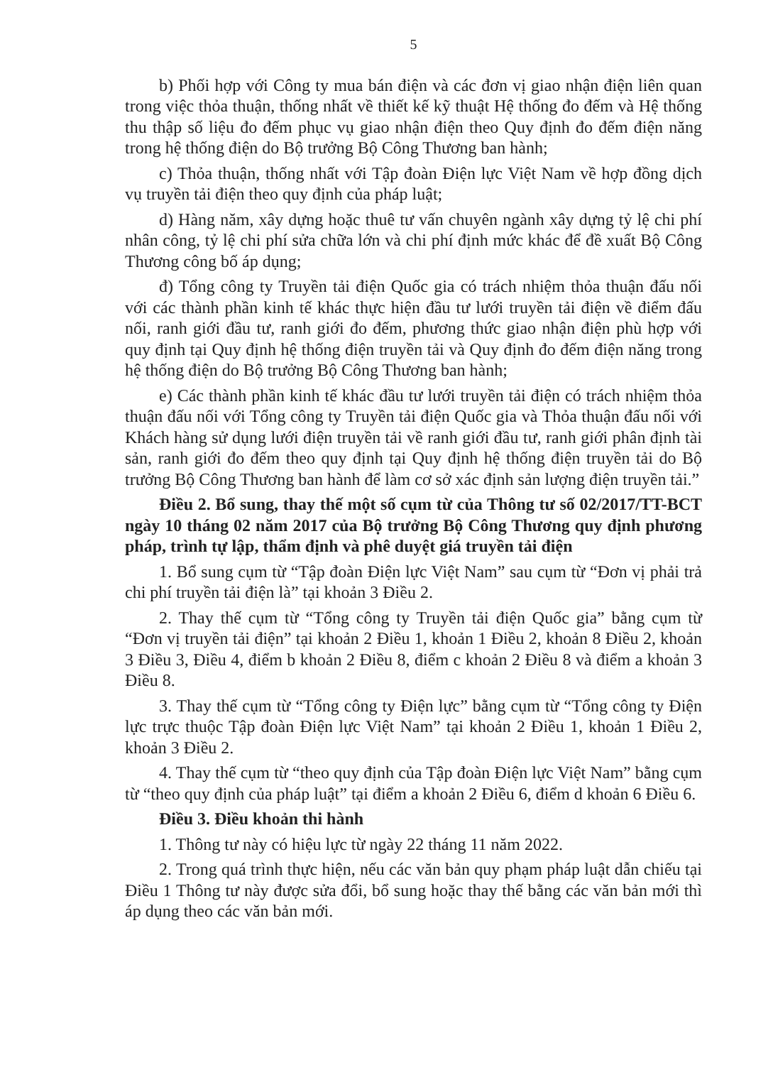5
b) Phối hợp với Công ty mua bán điện và các đơn vị giao nhận điện liên quan trong việc thỏa thuận, thống nhất về thiết kế kỹ thuật Hệ thống đo đếm và Hệ thống thu thập số liệu đo đếm phục vụ giao nhận điện theo Quy định đo đếm điện năng trong hệ thống điện do Bộ trưởng Bộ Công Thương ban hành;
c) Thỏa thuận, thống nhất với Tập đoàn Điện lực Việt Nam về hợp đồng dịch vụ truyền tải điện theo quy định của pháp luật;
d) Hàng năm, xây dựng hoặc thuê tư vấn chuyên ngành xây dựng tỷ lệ chi phí nhân công, tỷ lệ chi phí sửa chữa lớn và chi phí định mức khác để đề xuất Bộ Công Thương công bố áp dụng;
đ) Tổng công ty Truyền tải điện Quốc gia có trách nhiệm thỏa thuận đấu nối với các thành phần kinh tế khác thực hiện đầu tư lưới truyền tải điện về điểm đấu nối, ranh giới đầu tư, ranh giới đo đếm, phương thức giao nhận điện phù hợp với quy định tại Quy định hệ thống điện truyền tải và Quy định đo đếm điện năng trong hệ thống điện do Bộ trưởng Bộ Công Thương ban hành;
e) Các thành phần kinh tế khác đầu tư lưới truyền tải điện có trách nhiệm thỏa thuận đấu nối với Tổng công ty Truyền tải điện Quốc gia và Thỏa thuận đấu nối với Khách hàng sử dụng lưới điện truyền tải về ranh giới đầu tư, ranh giới phân định tài sản, ranh giới đo đếm theo quy định tại Quy định hệ thống điện truyền tải do Bộ trưởng Bộ Công Thương ban hành để làm cơ sở xác định sản lượng điện truyền tải.”
Điều 2. Bổ sung, thay thế một số cụm từ của Thông tư số 02/2017/TT-BCT ngày 10 tháng 02 năm 2017 của Bộ trưởng Bộ Công Thương quy định phương pháp, trình tự lập, thẩm định và phê duyệt giá truyền tải điện
1. Bổ sung cụm từ “Tập đoàn Điện lực Việt Nam” sau cụm từ “Đơn vị phải trả chi phí truyền tải điện là” tại khoản 3 Điều 2.
2. Thay thế cụm từ “Tổng công ty Truyền tải điện Quốc gia” bằng cụm từ “Đơn vị truyền tải điện” tại khoản 2 Điều 1, khoản 1 Điều 2, khoản 8 Điều 2, khoản 3 Điều 3, Điều 4, điểm b khoản 2 Điều 8, điểm c khoản 2 Điều 8 và điểm a khoản 3 Điều 8.
3. Thay thế cụm từ “Tổng công ty Điện lực” bằng cụm từ “Tổng công ty Điện lực trực thuộc Tập đoàn Điện lực Việt Nam” tại khoản 2 Điều 1, khoản 1 Điều 2, khoản 3 Điều 2.
4. Thay thế cụm từ “theo quy định của Tập đoàn Điện lực Việt Nam” bằng cụm từ “theo quy định của pháp luật” tại điểm a khoản 2 Điều 6, điểm d khoản 6 Điều 6.
Điều 3. Điều khoản thi hành
1. Thông tư này có hiệu lực từ ngày 22 tháng 11 năm 2022.
2. Trong quá trình thực hiện, nếu các văn bản quy phạm pháp luật dẫn chiếu tại Điều 1 Thông tư này được sửa đổi, bổ sung hoặc thay thế bằng các văn bản mới thì áp dụng theo các văn bản mới.